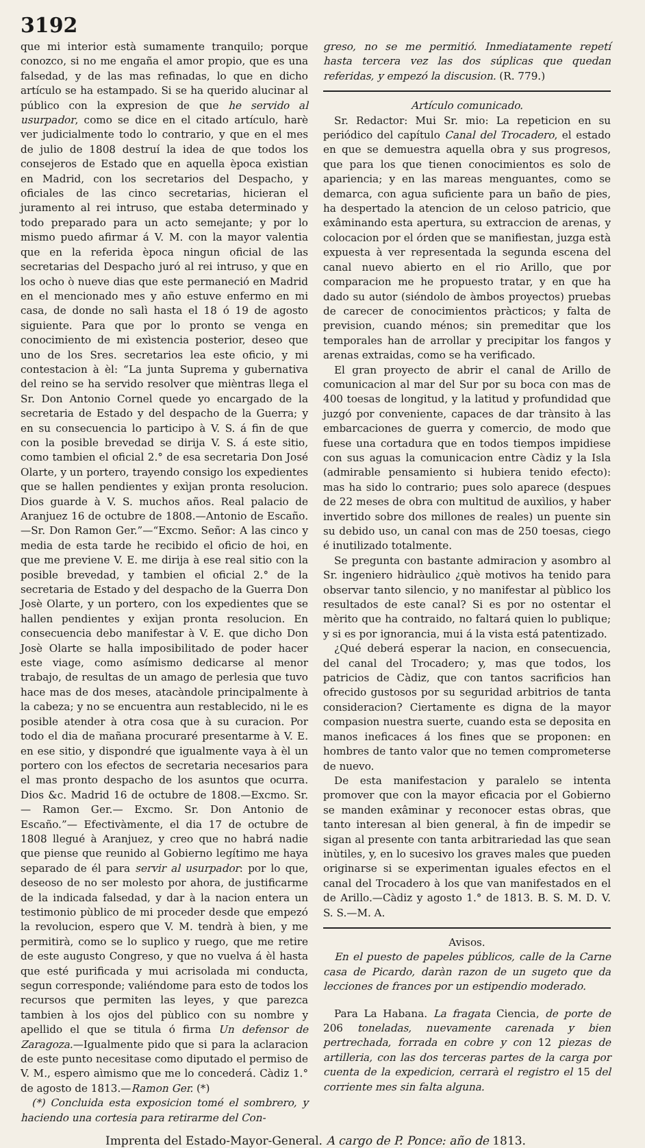3192
que mi interior està sumamente tranquilo; porque conozco, si no me engaña el amor propio, que es una falsedad, y de las mas refinadas, lo que en dicho artículo se ha estampado. Si se ha querido alucinar al público con la expresion de que he servido al usurpador, como se dice en el citado artículo, harè ver judicialmente todo lo contrario, y que en el mes de julio de 1808 destruí la idea de que todos los consejeros de Estado que en aquella època exìstian en Madrid, con los secretarios del Despacho, y oficiales de las cinco secretarias, hicieran el juramento al rei intruso, que estaba determinado y todo preparado para un acto semejante; y por lo mismo puedo afirmar á V. M. con la mayor valentia que en la referida època ningun oficial de las secretarias del Despacho juró al rei intruso, y que en los ocho ò nueve dias que este permaneció en Madrid en el mencionado mes y año estuve enfermo en mi casa, de donde no salì hasta el 18 ó 19 de agosto siguiente. Para que por lo pronto se venga en conocimiento de mi exìstencia posterior, deseo que uno de los Sres. secretarios lea este oficio, y mi contestacion à èl: “La junta Suprema y gubernativa del reino se ha servido resolver que mièntras llega el Sr. Don Antonio Cornel quede yo encargado de la secretaria de Estado y del despacho de la Guerra; y en su consecuencia lo participo à V. S. á fin de que con la posible brevedad se dirija V. S. á este sitio, como tambien el oficial 2.° de esa secretaria Don José Olarte, y un portero, trayendo consigo los expedientes que se hallen pendientes y exìjan pronta resolucion. Dios guarde à V. S. muchos años. Real palacio de Aranjuez 16 de octubre de 1808.—Antonio de Escaño.—Sr. Don Ramon Ger.”—“Excmo. Señor: A las cinco y media de esta tarde he recibido el oficio de hoi, en que me previene V. E. me dirija à ese real sitio con la posible brevedad, y tambien el oficial 2.° de la secretaria de Estado y del despacho de la Guerra Don Josè Olarte, y un portero, con los expedientes que se hallen pendientes y exìjan pronta resolucion. En consecuencia debo manifestar à V. E. que dicho Don Josè Olarte se halla imposibilitado de poder hacer este viage, como asímismo dedicarse al menor trabajo, de resultas de un amago de perlesia que tuvo hace mas de dos meses, atacàndole principalmente à la cabeza; y no se encuentra aun restablecido, ni le es posible atender à otra cosa que à su curacion. Por todo el dia de mañana procuraré presentarme à V. E. en ese sitio, y dispondré que igualmente vaya à èl un portero con los efectos de secretaria necesarios para el mas pronto despacho de los asuntos que ocurra. Dios &c. Madrid 16 de octubre de 1808.—Excmo. Sr.— Ramon Ger.— Excmo. Sr. Don Antonio de Escaño.”— Efectivàmente, el dia 17 de octubre de 1808 llegué à Aranjuez, y creo que no habrá nadie que piense que reunido al Gobierno legítimo me haya separado de él para servir al usurpador: por lo que, deseoso de no ser molesto por ahora, de justificarme de la indicada falsedad, y dar à la nacion entera un testimonio pùblico de mi proceder desde que empezó la revolucion, espero que V. M. tendrà à bien, y me permitirà, como se lo suplico y ruego, que me retire de este augusto Congreso, y que no vuelva á èl hasta que esté purificada y mui acrisolada mi conducta, segun corresponde; valiéndome para esto de todos los recursos que permiten las leyes, y que parezca tambien à los ojos del pùblico con su nombre y apellido el que se titula ó firma Un defensor de Zaragoza.—Igualmente pido que si para la aclaracion de este punto necesitase como diputado el permiso de V. M., espero aìmismo que me lo concederá. Càdiz 1.° de agosto de 1813.—Ramon Ger. (*)
(*) Concluida esta exposicion tomé el sombrero, y haciendo una cortesia para retirarme del Con-
greso, no se me permitió. Inmediatamente repetí hasta tercera vez las dos súplicas que quedan referidas, y empezó la discusion. (R. 779.)
Artículo comunicado.
Sr. Redactor: Mui Sr. mio: La repeticion en su periódico del capítulo Canal del Trocadero, el estado en que se demuestra aquella obra y sus progresos, que para los que tienen conocimientos es solo de apariencia; y en las mareas menguantes, como se demarca, con agua suficiente para un baño de pies, ha despertado la atencion de un celoso patricio, que exâminando esta apertura, su extraccion de arenas, y colocacion por el órden que se manifiestan, juzga està expuesta à ver representada la segunda escena del canal nuevo abierto en el rio Arillo, que por comparacion me he propuesto tratar, y en que ha dado su autor (siéndolo de àmbos proyectos) pruebas de carecer de conocimientos pràcticos; y falta de prevision, cuando ménos; sin premeditar que los temporales han de arrollar y precipitar los fangos y arenas extraidas, como se ha verificado.
El gran proyecto de abrir el canal de Arillo de comunicacion al mar del Sur por su boca con mas de 400 toesas de longitud, y la latitud y profundidad que juzgó por conveniente, capaces de dar trànsito à las embarcaciones de guerra y comercio, de modo que fuese una cortadura que en todos tiempos impidiese con sus aguas la comunicacion entre Càdiz y la Isla (admirable pensamiento si hubiera tenido efecto): mas ha sido lo contrario; pues solo aparece (despues de 22 meses de obra con multitud de auxìlios, y haber invertido sobre dos millones de reales) un puente sin su debido uso, un canal con mas de 250 toesas, ciego é inutilizado totalmente.
Se pregunta con bastante admiracion y asombro al Sr. ingeniero hidràulico ¿què motivos ha tenido para observar tanto silencio, y no manifestar al pùblico los resultados de este canal? Si es por no ostentar el mèrito que ha contraido, no faltará quien lo publique; y si es por ignorancia, mui á la vista está patentizado.
¿Qué deberá esperar la nacion, en consecuencia, del canal del Trocadero; y, mas que todos, los patricios de Càdiz, que con tantos sacrificios han ofrecido gustosos por su seguridad arbitrios de tanta consideracion? Ciertamente es digna de la mayor compasion nuestra suerte, cuando esta se deposita en manos ineficaces á los fines que se proponen: en hombres de tanto valor que no temen comprometerse de nuevo.
De esta manifestacion y paralelo se intenta promover que con la mayor eficacia por el Gobierno se manden exâminar y reconocer estas obras, que tanto interesan al bien general, à fin de impedir se sigan al presente con tanta arbitrariedad las que sean inùtiles, y, en lo sucesivo los graves males que pueden originarse si se experimentan iguales efectos en el canal del Trocadero à los que van manifestados en el de Arillo.—Càdiz y agosto 1.° de 1813. B. S. M. D. V. S. S.—M. A.
Avisos.
En el puesto de papeles públicos, calle de la Carne casa de Picardo, daràn razon de un sugeto que da lecciones de frances por un estipendio moderado.
Para La Habana. La fragata Ciencia, de porte de 206 toneladas, nuevamente carenada y bien pertrechada, forrada en cobre y con 12 piezas de artilleria, con las dos terceras partes de la carga por cuenta de la expedicion, cerrarà el registro el 15 del corriente mes sin falta alguna.
Imprenta del Estado-Mayor-General. A cargo de P. Ponce: año de 1813.